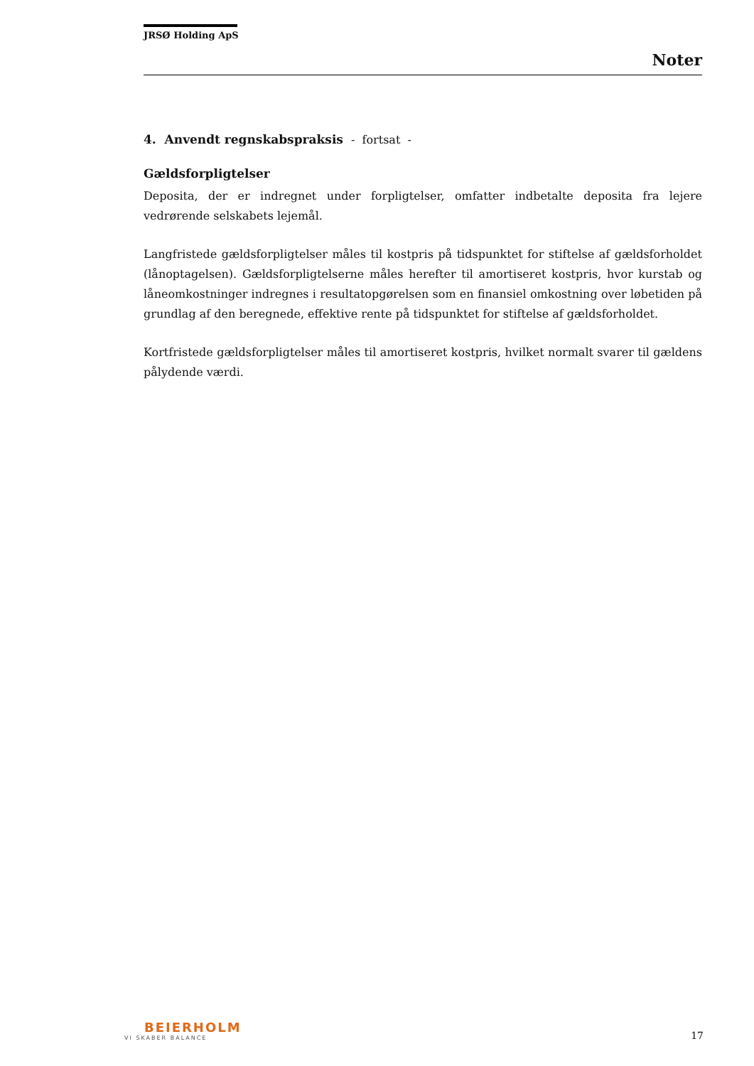JRSØ Holding ApS
Noter
4. Anvendt regnskabspraksis - fortsat -
Gældsforpligtelser
Deposita, der er indregnet under forpligtelser, omfatter indbetalte deposita fra lejere vedrørende selskabets lejemål.
Langfristede gældsforpligtelser måles til kostpris på tidspunktet for stiftelse af gældsforholdet (lånoptagelsen). Gældsforpligtelserne måles herefter til amortiseret kostpris, hvor kurstab og låneomkostninger indregnes i resultatopgørelsen som en finansiel omkostning over løbetiden på grundlag af den beregnede, effektive rente på tidspunktet for stiftelse af gældsforholdet.
Kortfristede gældsforpligtelser måles til amortiseret kostpris, hvilket normalt svarer til gældens pålydende værdi.
BEIERHOLM
VI SKABER BALANCE
17